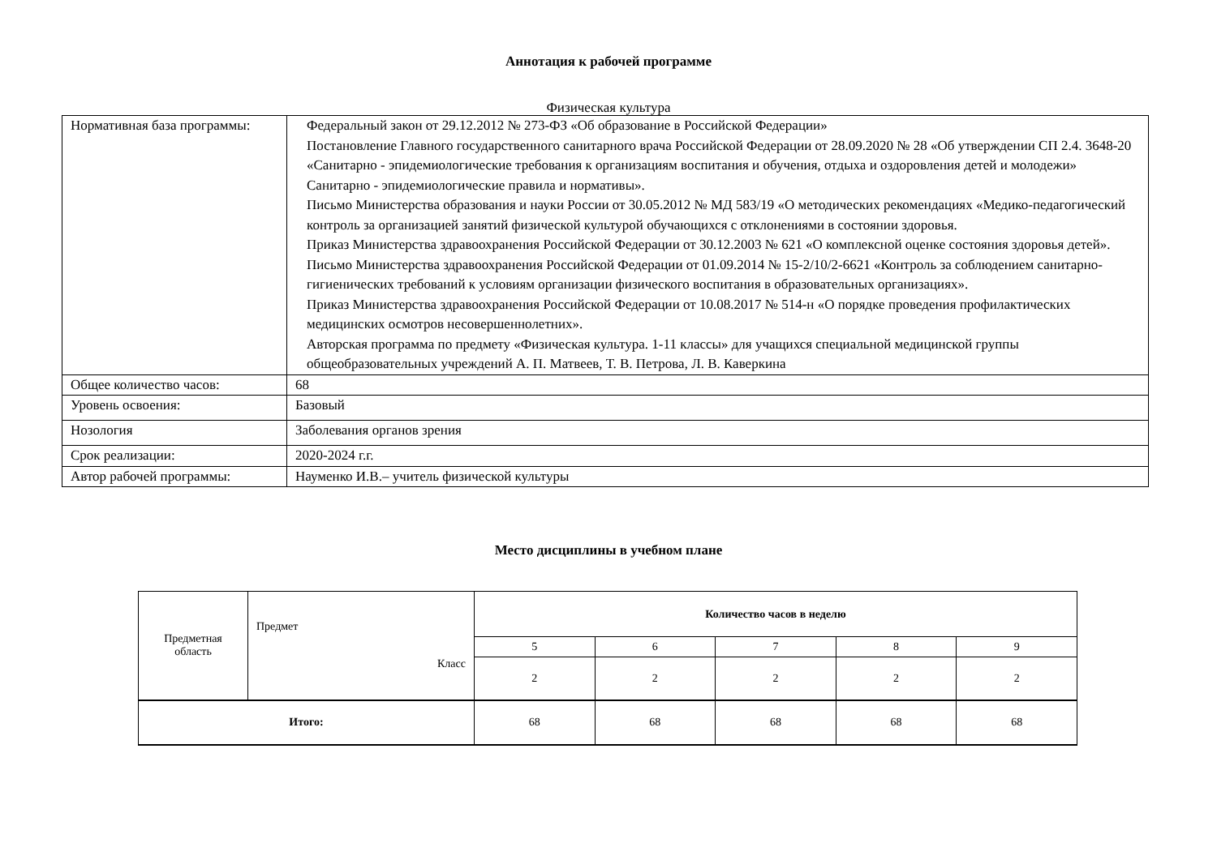Аннотация к рабочей программе
Физическая культура
| Нормативная база программы: | Федеральный закон от 29.12.2012 № 273-ФЗ «Об образование в Российской Федерации» Постановление Главного государственного санитарного врача Российской Федерации от 28.09.2020 № 28 «Об утверждении СП 2.4. 3648-20 «Санитарно - эпидемиологические требования к организациям воспитания и обучения, отдыха и оздоровления детей и молодежи» Санитарно - эпидемиологические правила и нормативы». Письмо Министерства образования и науки России от 30.05.2012 № МД 583/19 «О методических рекомендациях «Медико-педагогический контроль за организацией занятий физической культурой обучающихся с отклонениями в состоянии здоровья. Приказ Министерства здравоохранения Российской Федерации от 30.12.2003 № 621 «О комплексной оценке состояния здоровья детей». Письмо Министерства здравоохранения Российской Федерации от 01.09.2014 № 15-2/10/2-6621 «Контроль за соблюдением санитарно-гигиенических требований к условиям организации физического воспитания в образовательных организациях». Приказ Министерства здравоохранения Российской Федерации от 10.08.2017 № 514-н «О порядке проведения профилактических медицинских осмотров несовершеннолетних». Авторская программа по предмету «Физическая культура. 1-11 классы» для учащихся специальной медицинской группы общеобразовательных учреждений А. П. Матвеев, Т. В. Петрова, Л. В. Каверкина |
| Общее количество часов: | 68 |
| Уровень освоения: | Базовый |
| Нозология | Заболевания органов зрения |
| Срок реализации: | 2020-2024 г.г. |
| Автор рабочей программы: | Науменко И.В.– учитель физической культуры |
Место дисциплины в учебном плане
| Предметная область | Предмет Класс | Количество часов в неделю | | | | |
| | | 5 | 6 | 7 | 8 | 9 |
| | | 2 | 2 | 2 | 2 | 2 |
| Итого: | | 68 | 68 | 68 | 68 | 68 |